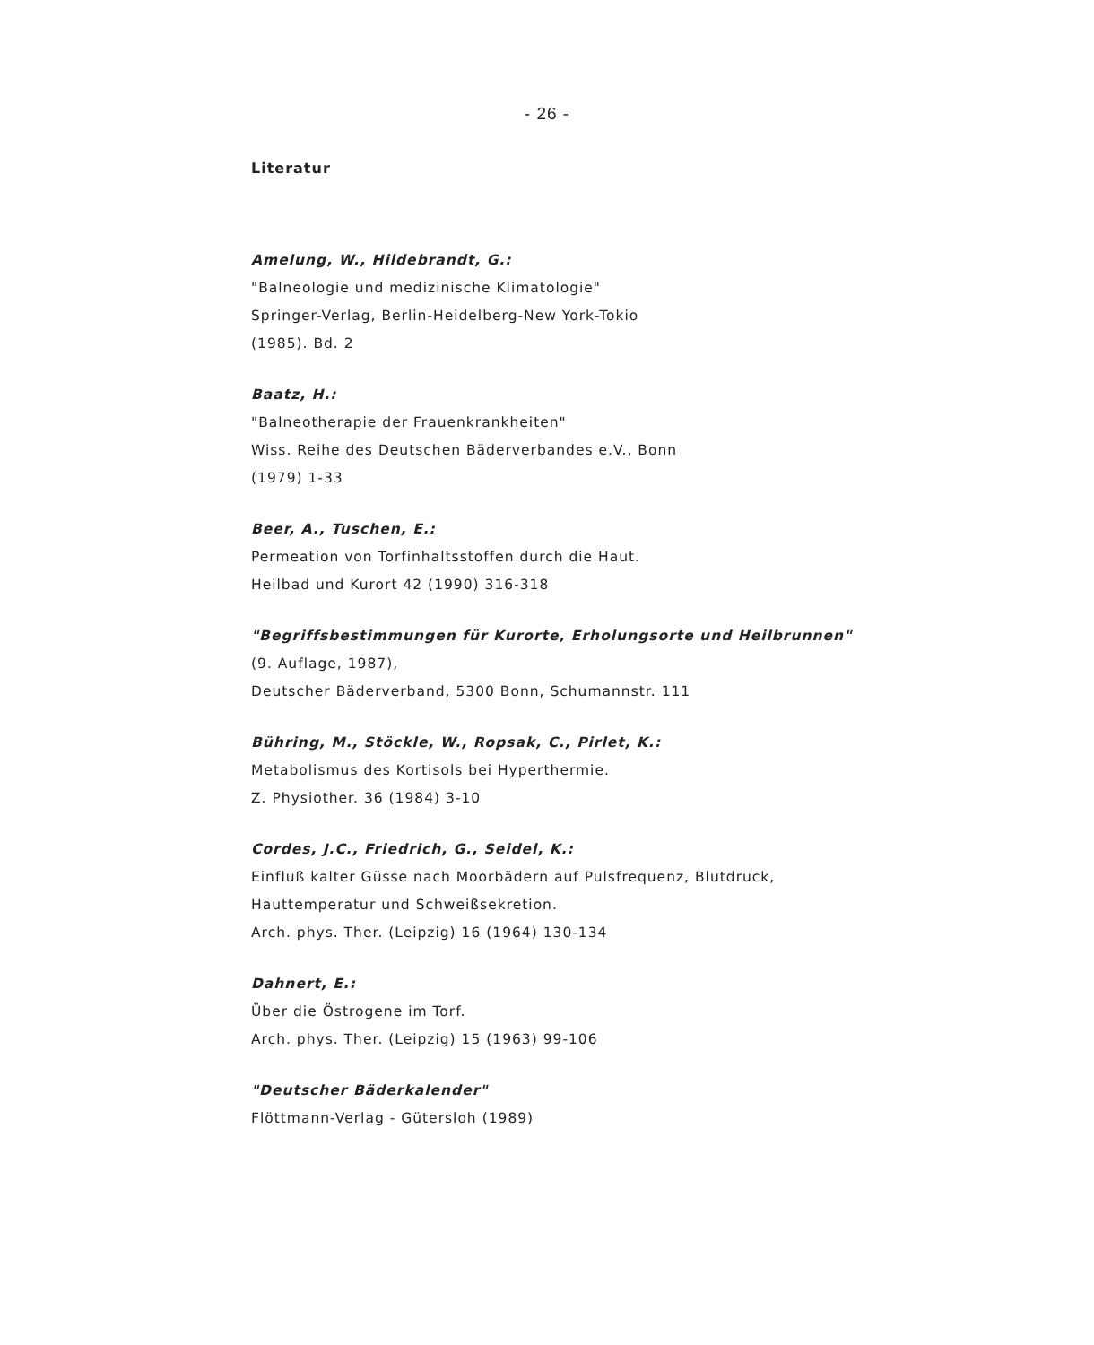- 26 -
Literatur
Amelung, W., Hildebrandt, G.:
"Balneologie und medizinische Klimatologie"
Springer-Verlag, Berlin-Heidelberg-New York-Tokio
(1985). Bd. 2
Baatz, H.:
"Balneotherapie der Frauenkrankheiten"
Wiss. Reihe des Deutschen Bäderverbandes e.V., Bonn
(1979) 1-33
Beer, A., Tuschen, E.:
Permeation von Torfinhaltsstoffen durch die Haut.
Heilbad und Kurort 42 (1990) 316-318
"Begriffsbestimmungen für Kurorte, Erholungsorte und Heilbrunnen"
(9. Auflage, 1987),
Deutscher Bäderverband, 5300 Bonn, Schumannstr. 111
Bühring, M., Stöckle, W., Ropsak, C., Pirlet, K.:
Metabolismus des Kortisols bei Hyperthermie.
Z. Physiother. 36 (1984) 3-10
Cordes, J.C., Friedrich, G., Seidel, K.:
Einfluß kalter Güsse nach Moorbädern auf Pulsfrequenz, Blutdruck,
Hauttemperatur und Schweißsekretion.
Arch. phys. Ther. (Leipzig) 16 (1964) 130-134
Dahnert, E.:
Über die Östrogene im Torf.
Arch. phys. Ther. (Leipzig) 15 (1963) 99-106
"Deutscher Bäderkalender"
Flöttmann-Verlag - Gütersloh (1989)